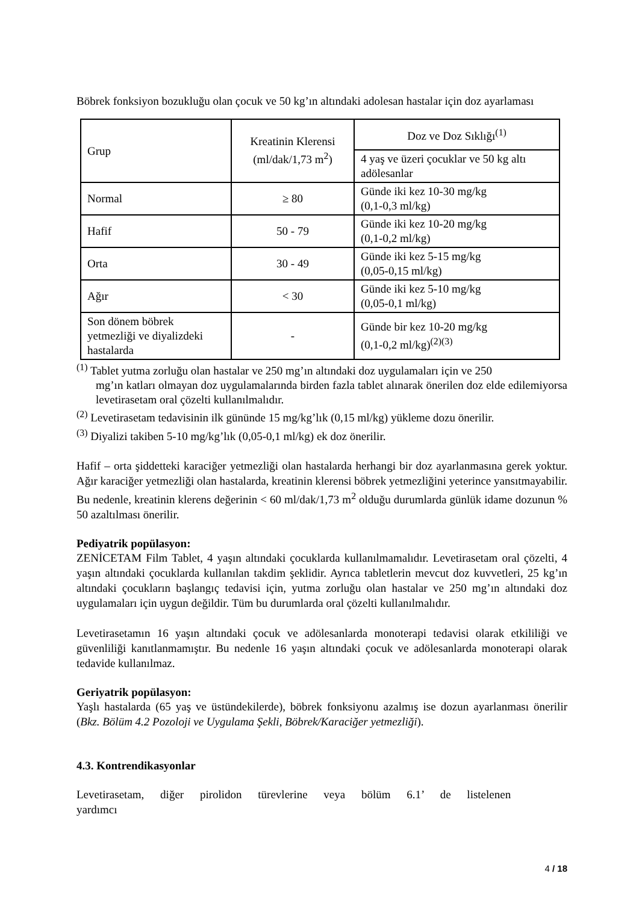Böbrek fonksiyon bozukluğu olan çocuk ve 50 kg’ın altındaki adolesan hastalar için doz ayarlaması
| Grup | Kreatinin Klerensi (ml/dak/1,73 m<sup>2</sup>) | Doz ve Doz Sıklığı<sup>(1)</sup> |
| | | 4 yaş ve üzeri çocuklar ve 50 kg altı adölesanlar |
| Normal | ≥ 80 | Günde iki kez 10-30 mg/kg (0,1-0,3 ml/kg) |
| Hafif | 50 - 79 | Günde iki kez 10-20 mg/kg (0,1-0,2 ml/kg) |
| Orta | 30 - 49 | Günde iki kez 5-15 mg/kg (0,05-0,15 ml/kg) |
| Ağır | < 30 | Günde iki kez 5-10 mg/kg (0,05-0,1 ml/kg) |
| Son dönem böbrek yetmezliği ve diyalizdeki hastalarda | - | Günde bir kez 10-20 mg/kg (0,1-0,2 ml/kg)<sup>(2)(3)</sup> |
<sup>(1)</sup> Tablet yutma zorluğu olan hastalar ve 250 mg’ın altındaki doz uygulamaları için ve 250
mg’ın katları olmayan doz uygulamalarında birden fazla tablet alınarak önerilen doz elde edilemiyorsa levetirasetam oral çözelti kullanılmalıdır.
<sup>(2)</sup> Levetirasetam tedavisinin ilk gününde 15 mg/kg’lık (0,15 ml/kg) yükleme dozu önerilir.
<sup>(3)</sup> Diyalizi takiben 5-10 mg/kg’lık (0,05-0,1 ml/kg) ek doz önerilir.
Hafif – orta şiddetteki karaciğer yetmezliği olan hastalarda herhangi bir doz ayarlanmasına gerek yoktur. Ağır karaciğer yetmezliği olan hastalarda, kreatinin klerensi böbrek yetmezliğini yeterince yansıtmayabilir. Bu nedenle, kreatinin klerens değerinin < 60 ml/dak/1,73 m<sup>2</sup> olduğu durumlarda günlük idame dozunun % 50 azaltılması önerilir.
Pediyatrik popülasyon:
ZENİCETAM Film Tablet, 4 yaşın altındaki çocuklarda kullanılmamalıdır. Levetirasetam oral çözelti, 4 yaşın altındaki çocuklarda kullanılan takdim şeklidir. Ayrıca tabletlerin mevcut doz kuvvetleri, 25 kg’ın altındaki çocukların başlangıç tedavisi için, yutma zorluğu olan hastalar ve 250 mg’ın altındaki doz uygulamaları için uygun değildir. Tüm bu durumlarda oral çözelti kullanılmalıdır.
Levetirasetamın 16 yaşın altındaki çocuk ve adölesanlarda monoterapi tedavisi olarak etkililiği ve güvenliliği kanıtlanmamıştır. Bu nedenle 16 yaşın altındaki çocuk ve adölesanlarda monoterapi olarak tedavide kullanılmaz.
Geriyatrik popülasyon:
Yaşlı hastalarda (65 yaş ve üstündekilerde), böbrek fonksiyonu azalmış ise dozun ayarlanması önerilir (Bkz. Bölüm 4.2 Pozoloji ve Uygulama Şekli, Böbrek/Karaciğer yetmezliği).
4.3. Kontrendikasyonlar
Levetirasetam, diğer pirolidon türevlerine veya bölüm 6.1’ de listelenen yardımcı
4 / 18